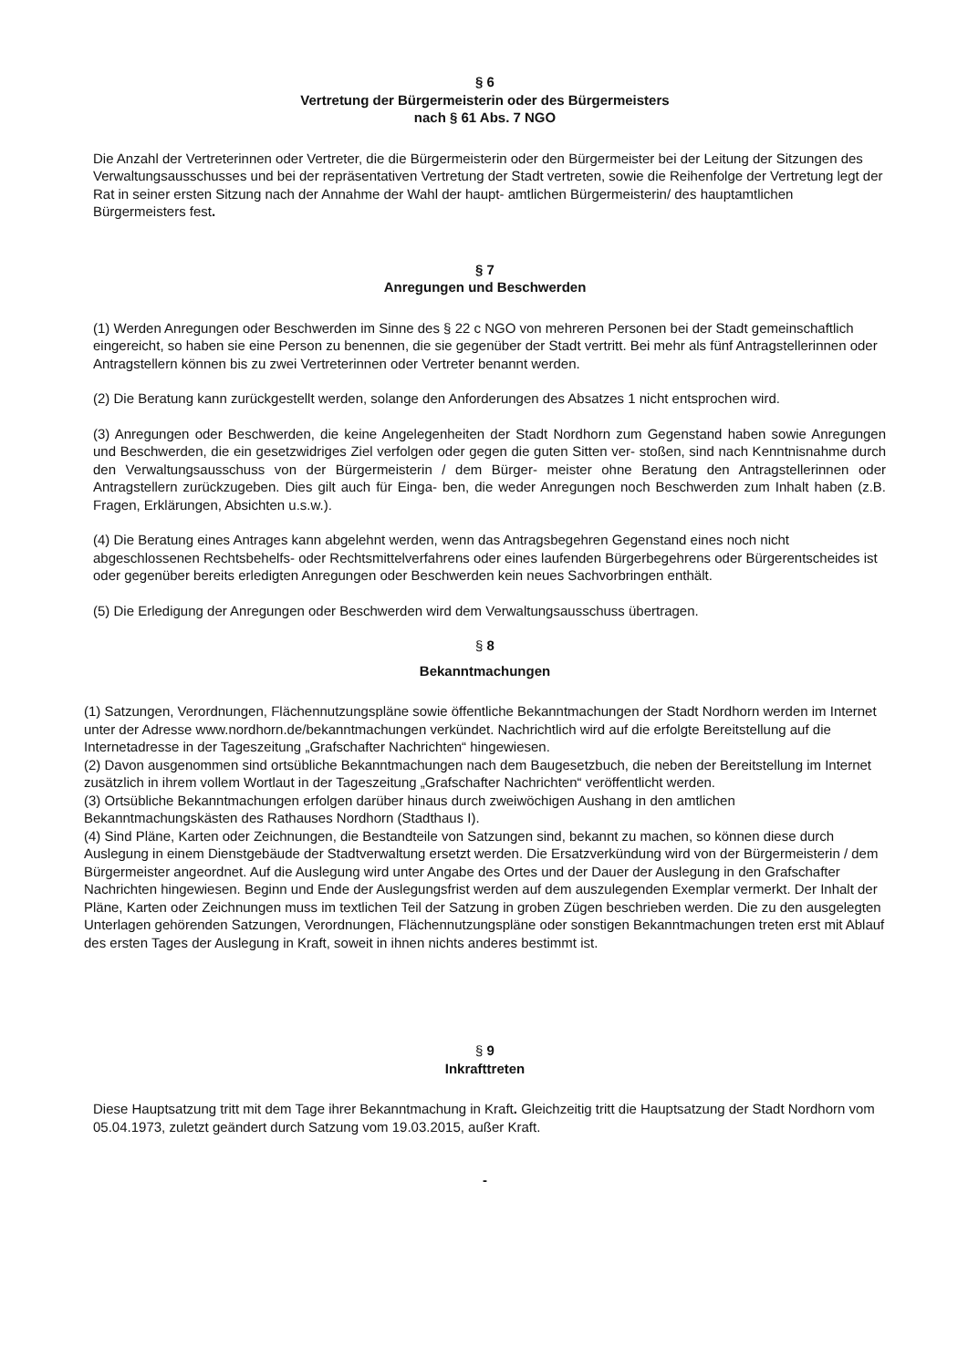§ 6
Vertretung der Bürgermeisterin oder des Bürgermeisters
nach § 61 Abs. 7 NGO
Die Anzahl der Vertreterinnen oder Vertreter, die die Bürgermeisterin oder den Bürgermeister bei der Leitung der Sitzungen des Verwaltungsausschusses und bei der repräsentativen Vertretung der Stadt vertreten, sowie die Reihenfolge der Vertretung legt der Rat in seiner ersten Sitzung nach der Annahme der Wahl der haupt- amtlichen Bürgermeisterin/ des hauptamtlichen Bürgermeisters fest.
§ 7
Anregungen und Beschwerden
(1) Werden Anregungen oder Beschwerden im Sinne des § 22 c NGO von mehreren Personen bei der Stadt gemeinschaftlich eingereicht, so haben sie eine Person zu benennen, die sie gegenüber der Stadt vertritt. Bei mehr als fünf Antragstellerinnen oder Antragstellern können bis zu zwei Vertreterinnen oder Vertreter benannt werden.
(2) Die Beratung kann zurückgestellt werden, solange den Anforderungen des Absatzes 1 nicht entsprochen wird.
(3) Anregungen oder Beschwerden, die keine Angelegenheiten der Stadt Nordhorn zum Gegenstand haben sowie Anregungen und Beschwerden, die ein gesetzwidriges Ziel verfolgen oder gegen die guten Sitten ver- stoßen, sind nach Kenntnisnahme durch den Verwaltungsausschuss von der Bürgermeisterin / dem Bürger- meister ohne Beratung den Antragstellerinnen oder Antragstellern zurückzugeben. Dies gilt auch für Einga- ben, die weder Anregungen noch Beschwerden zum Inhalt haben (z.B. Fragen, Erklärungen, Absichten u.s.w.).
(4) Die Beratung eines Antrages kann abgelehnt werden, wenn das Antragsbegehren Gegenstand eines noch nicht abgeschlossenen Rechtsbehelfs- oder Rechtsmittelverfahrens oder eines laufenden Bürgerbegehrens oder Bürgerentscheides ist oder gegenüber bereits erledigten Anregungen oder Beschwerden kein neues Sachvorbringen enthält.
(5) Die Erledigung der Anregungen oder Beschwerden wird dem Verwaltungsausschuss übertragen.
§ 8
Bekanntmachungen
(1) Satzungen, Verordnungen, Flächennutzungspläne sowie öffentliche Bekanntmachungen der Stadt Nordhorn werden im Internet unter der Adresse www.nordhorn.de/bekanntmachungen verkündet. Nachrichtlich wird auf die erfolgte Bereitstellung auf die Internetadresse in der Tageszeitung „Grafschafter Nachrichten“ hingewiesen.
(2) Davon ausgenommen sind ortsübliche Bekanntmachungen nach dem Baugesetzbuch, die neben der Bereitstellung im Internet zusätzlich in ihrem vollem Wortlaut in der Tageszeitung „Grafschafter Nachrichten“ veröffentlicht werden.
(3) Ortsübliche Bekanntmachungen erfolgen darüber hinaus durch zweiwöchigen Aushang in den amtlichen Bekanntmachungskästen des Rathauses Nordhorn (Stadthaus I).
(4) Sind Pläne, Karten oder Zeichnungen, die Bestandteile von Satzungen sind, bekannt zu machen, so können diese durch Auslegung in einem Dienstgebäude der Stadtverwaltung ersetzt werden. Die Ersatzverkündung wird von der Bürgermeisterin / dem Bürgermeister angeordnet. Auf die Auslegung wird unter Angabe des Ortes und der Dauer der Auslegung in den Grafschafter Nachrichten hingewiesen. Beginn und Ende der Auslegungsfrist werden auf dem auszulegenden Exemplar vermerkt. Der Inhalt der Pläne, Karten oder Zeichnungen muss im textlichen Teil der Satzung in groben Zügen beschrieben werden. Die zu den ausgelegten Unterlagen gehörenden Satzungen, Verordnungen, Flächennutzungspläne oder sonstigen Bekanntmachungen treten erst mit Ablauf des ersten Tages der Auslegung in Kraft, soweit in ihnen nichts anderes bestimmt ist.
§ 9
Inkrafttreten
Diese Hauptsatzung tritt mit dem Tage ihrer Bekanntmachung in Kraft. Gleichzeitig tritt die Hauptsatzung der Stadt Nordhorn vom 05.04.1973, zuletzt geändert durch Satzung vom 19.03.2015, außer Kraft.
-